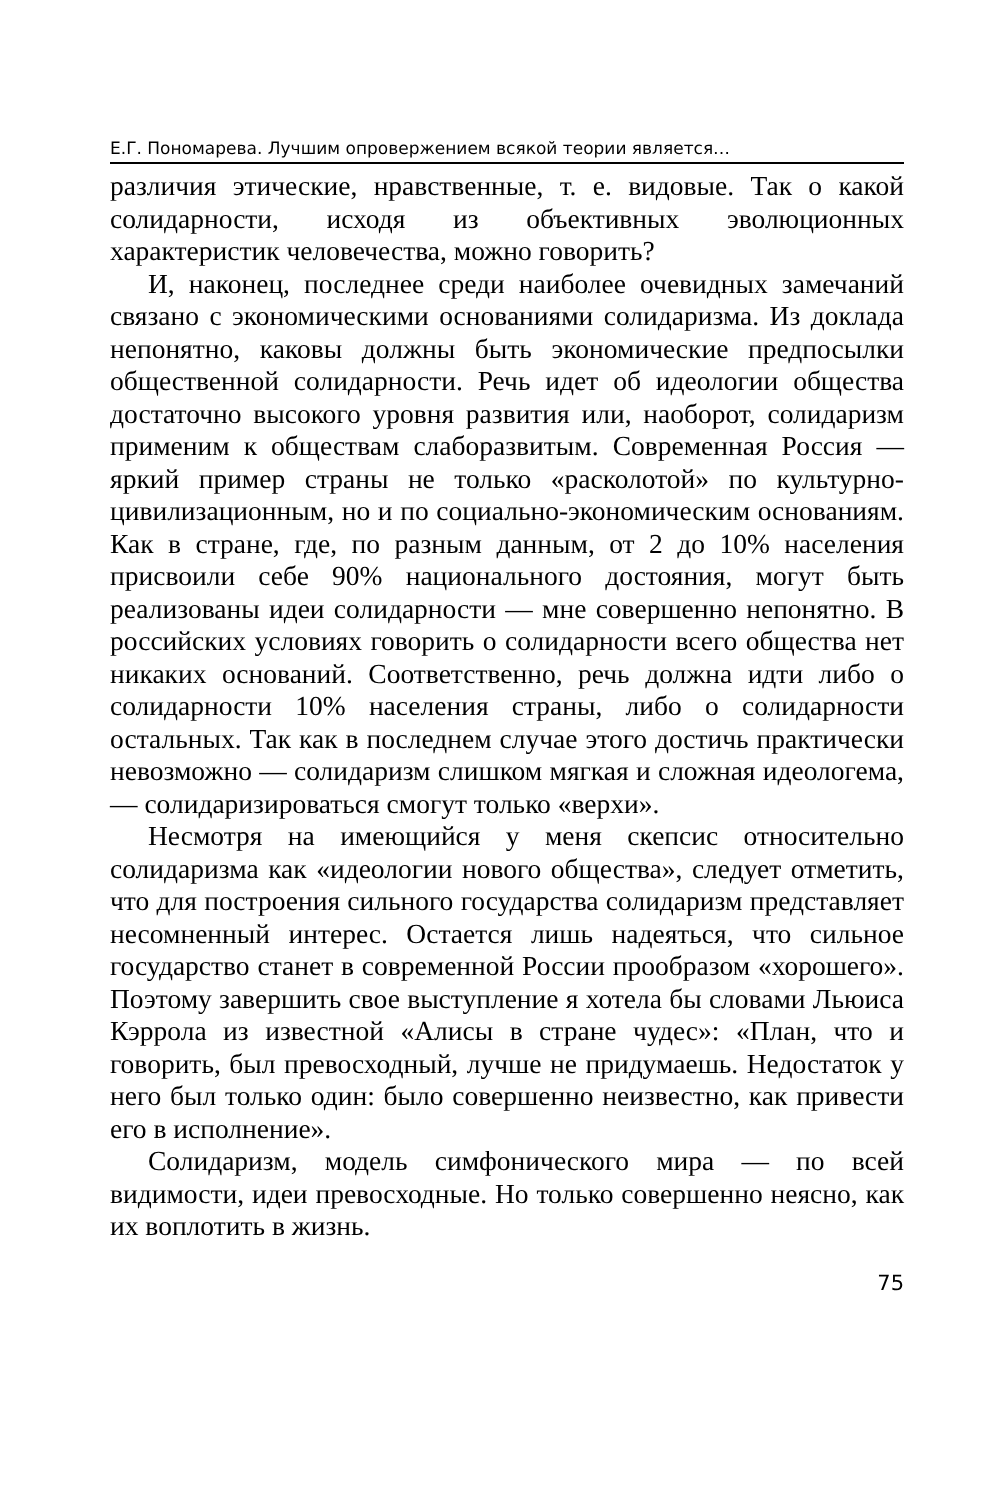Е.Г. Пономарева. Лучшим опровержением всякой теории является…
различия этические, нравственные, т. е. видовые. Так о какой солидарности, исходя из объективных эволюционных характеристик человечества, можно говорить?
И, наконец, последнее среди наиболее очевидных замечаний связано с экономическими основаниями солидаризма. Из доклада непонятно, каковы должны быть экономические предпосылки общественной солидарности. Речь идет об идеологии общества достаточно высокого уровня развития или, наоборот, солидаризм применим к обществам слаборазвитым. Современная Россия — яркий пример страны не только «расколотой» по культурно-цивилизационным, но и по социально-экономическим основаниям. Как в стране, где, по разным данным, от 2 до 10% населения присвоили себе 90% национального достояния, могут быть реализованы идеи солидарности — мне совершенно непонятно. В российских условиях говорить о солидарности всего общества нет никаких оснований. Соответственно, речь должна идти либо о солидарности 10% населения страны, либо о солидарности остальных. Так как в последнем случае этого достичь практически невозможно — солидаризм слишком мягкая и сложная идеологема, — солидаризироваться смогут только «верхи».
Несмотря на имеющийся у меня скепсис относительно солидаризма как «идеологии нового общества», следует отметить, что для построения сильного государства солидаризм представляет несомненный интерес. Остается лишь надеяться, что сильное государство станет в современной России прообразом «хорошего». Поэтому завершить свое выступление я хотела бы словами Льюиса Кэррола из известной «Алисы в стране чудес»: «План, что и говорить, был превосходный, лучше не придумаешь. Недостаток у него был только один: было совершенно неизвестно, как привести его в исполнение».
Солидаризм, модель симфонического мира — по всей видимости, идеи превосходные. Но только совершенно неясно, как их воплотить в жизнь.
75